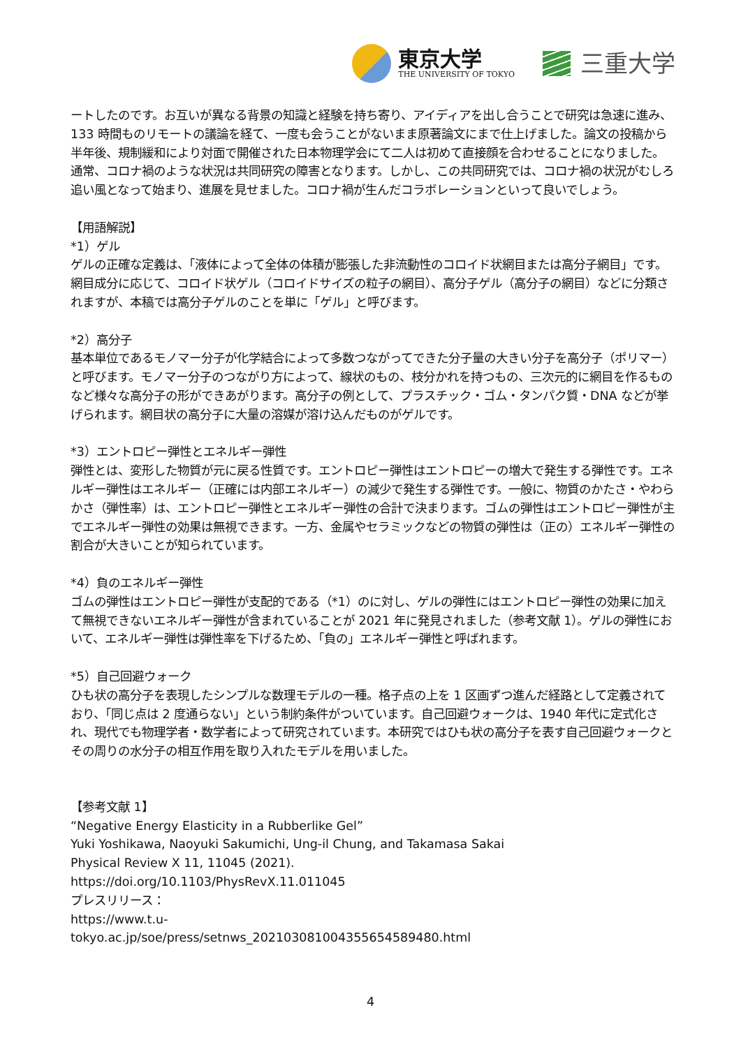東京大学
THE UNIVERSITY OF TOKYO
三重大学
ートしたのです。お互いが異なる背景の知識と経験を持ち寄り、アイディアを出し合うことで研究は急速に進み、133 時間ものリモートの議論を経て、一度も会うことがないまま原著論文にまで仕上げました。論文の投稿から半年後、規制緩和により対面で開催された日本物理学会にて二人は初めて直接顔を合わせることになりました。通常、コロナ禍のような状況は共同研究の障害となります。しかし、この共同研究では、コロナ禍の状況がむしろ追い風となって始まり、進展を見せました。コロナ禍が生んだコラボレーションといって良いでしょう。
【用語解説】
*1）ゲル
ゲルの正確な定義は、「液体によって全体の体積が膨張した非流動性のコロイド状網目または高分子網目」です。網目成分に応じて、コロイド状ゲル（コロイドサイズの粒子の網目）、高分子ゲル（高分子の網目）などに分類されますが、本稿では高分子ゲルのことを単に「ゲル」と呼びます。
*2）高分子
基本単位であるモノマー分子が化学結合によって多数つながってできた分子量の大きい分子を高分子（ポリマー）と呼びます。モノマー分子のつながり方によって、線状のもの、枝分かれを持つもの、三次元的に網目を作るものなど様々な高分子の形ができあがります。高分子の例として、プラスチック・ゴム・タンパク質・DNA などが挙げられます。網目状の高分子に大量の溶媒が溶け込んだものがゲルです。
*3）エントロピー弾性とエネルギー弾性
弾性とは、変形した物質が元に戻る性質です。エントロピー弾性はエントロピーの増大で発生する弾性です。エネルギー弾性はエネルギー（正確には内部エネルギー）の減少で発生する弾性です。一般に、物質のかたさ・やわらかさ（弾性率）は、エントロピー弾性とエネルギー弾性の合計で決まります。ゴムの弾性はエントロピー弾性が主でエネルギー弾性の効果は無視できます。一方、金属やセラミックなどの物質の弾性は（正の）エネルギー弾性の割合が大きいことが知られています。
*4）負のエネルギー弾性
ゴムの弾性はエントロピー弾性が支配的である（*1）のに対し、ゲルの弾性にはエントロピー弾性の効果に加えて無視できないエネルギー弾性が含まれていることが 2021 年に発見されました（参考文献 1）。ゲルの弾性において、エネルギー弾性は弾性率を下げるため、「負の」エネルギー弾性と呼ばれます。
*5）自己回避ウォーク
ひも状の高分子を表現したシンプルな数理モデルの一種。格子点の上を 1 区画ずつ進んだ経路として定義されており、「同じ点は 2 度通らない」という制約条件がついています。自己回避ウォークは、1940 年代に定式化され、現代でも物理学者・数学者によって研究されています。本研究ではひも状の高分子を表す自己回避ウォークとその周りの水分子の相互作用を取り入れたモデルを用いました。
【参考文献 1】
“Negative Energy Elasticity in a Rubberlike Gel”
Yuki Yoshikawa, Naoyuki Sakumichi, Ung-il Chung, and Takamasa Sakai
Physical Review X 11, 11045 (2021).
https://doi.org/10.1103/PhysRevX.11.011045
プレスリリース：
https://www.t.u-
tokyo.ac.jp/soe/press/setnws_202103081004355654589480.html
4